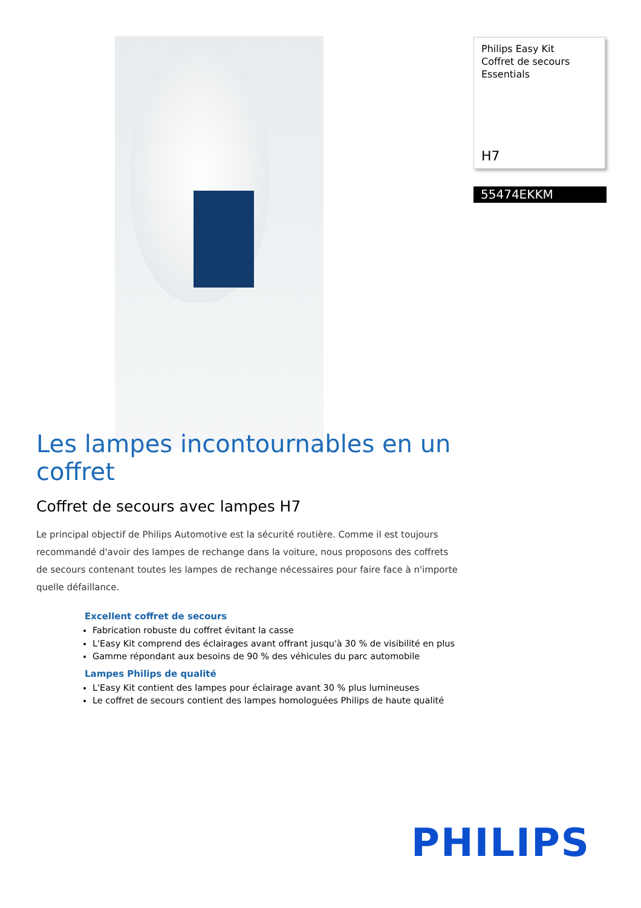Philips Easy Kit
Coffret de secours
Essentials
H7
55474EKKM
Les lampes incontournables en un coffret
Coffret de secours avec lampes H7
Le principal objectif de Philips Automotive est la sécurité routière. Comme il est toujours recommandé d'avoir des lampes de rechange dans la voiture, nous proposons des coffrets de secours contenant toutes les lampes de rechange nécessaires pour faire face à n'importe quelle défaillance.
Excellent coffret de secours
Fabrication robuste du coffret évitant la casse
L'Easy Kit comprend des éclairages avant offrant jusqu'à 30 % de visibilité en plus
Gamme répondant aux besoins de 90 % des véhicules du parc automobile
Lampes Philips de qualité
L'Easy Kit contient des lampes pour éclairage avant 30 % plus lumineuses
Le coffret de secours contient des lampes homologuées Philips de haute qualité
PHILIPS